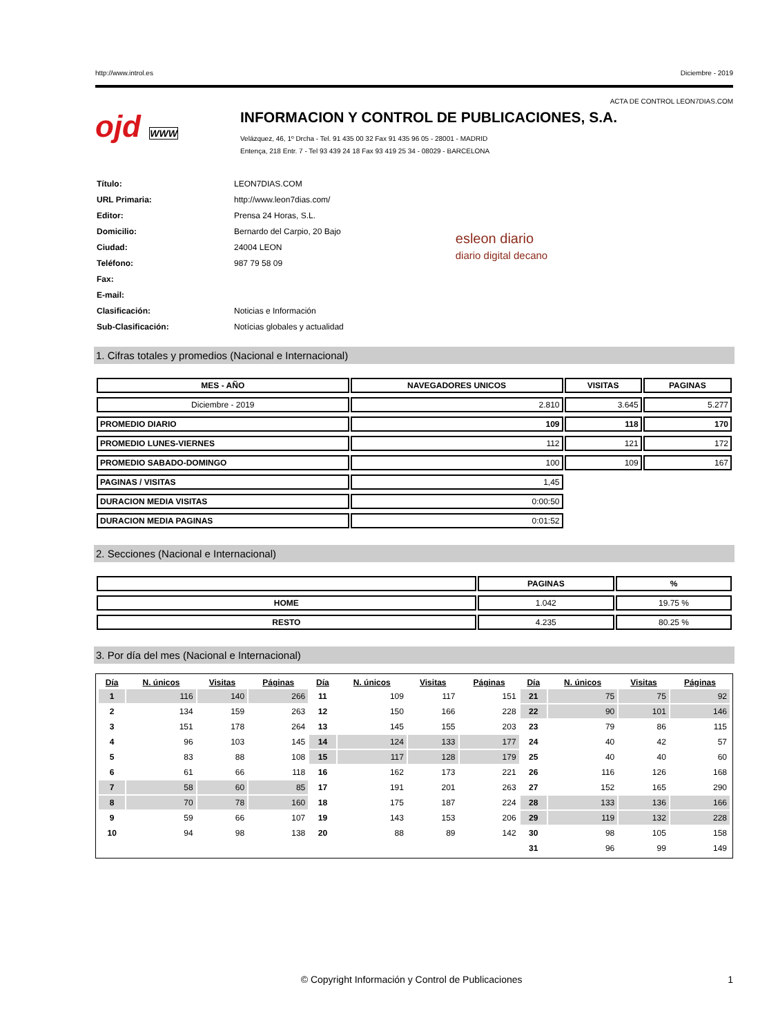http://www.introl.es Diciembre - 2019
ACTA DE CONTROL LEON7DIAS.COM
ojd WWW
INFORMACION Y CONTROL DE PUBLICACIONES, S.A.
Velázquez, 46, 1º Drcha - Tel. 91 435 00 32 Fax 91 435 96 05 - 28001 - MADRID
Entença, 218 Entr. 7 - Tel 93 439 24 18 Fax 93 419 25 34 - 08029 - BARCELONA
| Título: | LEON7DIAS.COM |
| URL Primaria: | http://www.leon7dias.com/ |
| Editor: | Prensa 24 Horas, S.L. |
| Domicilio: | Bernardo del Carpio, 20 Bajo |
| Ciudad: | 24004 LEON |
| Teléfono: | 987 79 58 09 |
| Fax: | |
| E-mail: | |
| Clasificación: | Noticias e Información |
| Sub-Clasificación: | Notícias globales y actualidad |
esleon diario
diario digital decano
1. Cifras totales y promedios (Nacional e Internacional)
| MES - AÑO | NAVEGADORES UNICOS | VISITAS | PAGINAS |
| --- | --- | --- | --- |
| Diciembre - 2019 | 2.810 | 3.645 | 5.277 |
| PROMEDIO DIARIO | 109 | 118 | 170 |
| PROMEDIO LUNES-VIERNES | 112 | 121 | 172 |
| PROMEDIO SABADO-DOMINGO | 100 | 109 | 167 |
| PAGINAS / VISITAS | 1,45 | | |
| DURACION MEDIA VISITAS | 0:00:50 | | |
| DURACION MEDIA PAGINAS | 0:01:52 | | |
2. Secciones (Nacional e Internacional)
| | PAGINAS | % |
| --- | --- | --- |
| HOME | 1.042 | 19.75 % |
| RESTO | 4.235 | 80.25 % |
3. Por día del mes (Nacional e Internacional)
| Día | N. únicos | Visitas | Páginas | Día | N. únicos | Visitas | Páginas | Día | N. únicos | Visitas | Páginas |
| --- | --- | --- | --- | --- | --- | --- | --- | --- | --- | --- | --- |
| 1 | 116 | 140 | 266 | 11 | 109 | 117 | 151 | 21 | 75 | 75 | 92 |
| 2 | 134 | 159 | 263 | 12 | 150 | 166 | 228 | 22 | 90 | 101 | 146 |
| 3 | 151 | 178 | 264 | 13 | 145 | 155 | 203 | 23 | 79 | 86 | 115 |
| 4 | 96 | 103 | 145 | 14 | 124 | 133 | 177 | 24 | 40 | 42 | 57 |
| 5 | 83 | 88 | 108 | 15 | 117 | 128 | 179 | 25 | 40 | 40 | 60 |
| 6 | 61 | 66 | 118 | 16 | 162 | 173 | 221 | 26 | 116 | 126 | 168 |
| 7 | 58 | 60 | 85 | 17 | 191 | 201 | 263 | 27 | 152 | 165 | 290 |
| 8 | 70 | 78 | 160 | 18 | 175 | 187 | 224 | 28 | 133 | 136 | 166 |
| 9 | 59 | 66 | 107 | 19 | 143 | 153 | 206 | 29 | 119 | 132 | 228 |
| 10 | 94 | 98 | 138 | 20 | 88 | 89 | 142 | 30 | 98 | 105 | 158 |
| | | | | | | | | 31 | 96 | 99 | 149 |
© Copyright Información y Control de Publicaciones 1